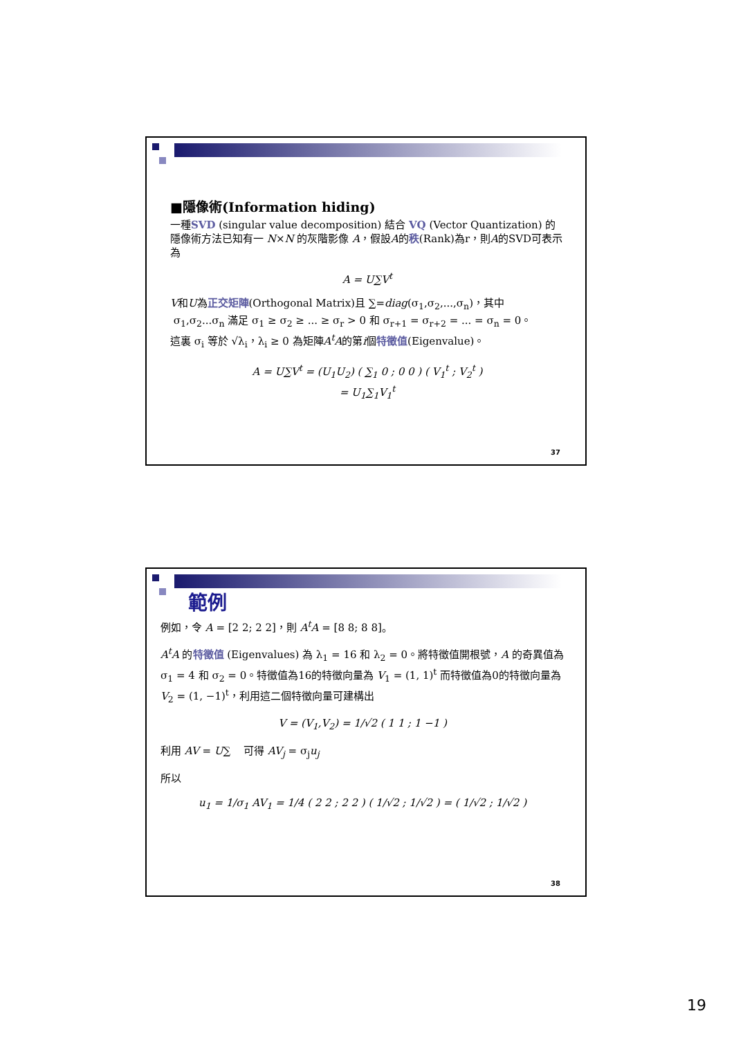■隱像術(Information hiding)
一種SVD (singular value decomposition) 結合 VQ (Vector Quantization) 的隱像術方法已知有一 N×N 的灰階影像 A，假設A的秩(Rank)為r，則A的SVD可表示為
A = U∑V<sup>t</sup>
V和U為正交矩陣(Orthogonal Matrix)且 ∑=diag(σ<sub>1</sub>,σ<sub>2</sub>,...,σ<sub>n</sub>)，其中
σ<sub>1</sub>,σ<sub>2</sub>...σ<sub>n</sub> 滿足 σ<sub>1</sub> ≥ σ<sub>2</sub> ≥ ... ≥ σ<sub>r</sub> > 0 和 σ<sub>r+1</sub> = σ<sub>r+2</sub> = ... = σ<sub>n</sub> = 0。
這裏 σ<sub>i</sub> 等於 √λ<sub>i</sub>，λ<sub>i</sub> ≥ 0 為矩陣A<sup>t</sup>A的第i個特徵值(Eigenvalue)。
A = U∑V<sup>t</sup> = (U<sub>1</sub>U<sub>2</sub>) ( ∑<sub>1</sub> 0 ; 0 0 ) ( V<sub>1</sub><sup>t</sup> ; V<sub>2</sub><sup>t</sup> )
= U<sub>1</sub>∑<sub>1</sub>V<sub>1</sub><sup>t</sup>
37
範例
例如，令 A = [2 2; 2 2]，則 A<sup>t</sup>A = [8 8; 8 8]。
A<sup>t</sup>A 的特徵值 (Eigenvalues) 為 λ<sub>1</sub> = 16 和 λ<sub>2</sub> = 0。將特徵值開根號，A 的奇異值為 σ<sub>1</sub> = 4 和 σ<sub>2</sub> = 0。特徵值為16的特徵向量為 V<sub>1</sub> = (1, 1)<sup>t</sup> 而特徵值為0的特徵向量為 V<sub>2</sub> = (1, −1)<sup>t</sup>，利用這二個特徵向量可建構出
V = (V<sub>1</sub>,V<sub>2</sub>) = 1/√2 ( 1 1 ; 1 −1 )
利用 AV = U∑ 可得 AV<sub>j</sub> = σ<sub>j</sub>u<sub>j</sub>
所以
u<sub>1</sub> = 1/σ<sub>1</sub> AV<sub>1</sub> = 1/4 ( 2 2 ; 2 2 ) ( 1/√2 ; 1/√2 ) = ( 1/√2 ; 1/√2 )
38
19